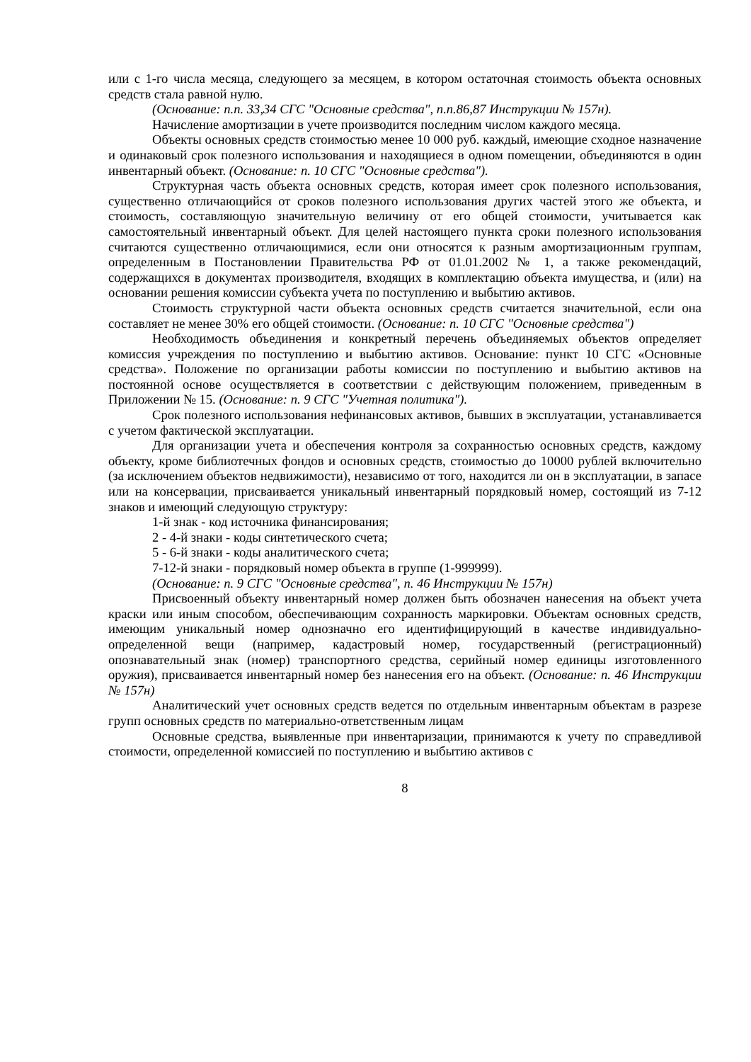или с 1-го числа месяца, следующего за месяцем, в котором остаточная стоимость объекта основных средств стала равной нулю.
(Основание: п.п. 33,34 СГС "Основные средства", п.п.86,87 Инструкции № 157н).
Начисление амортизации в учете производится последним числом каждого месяца.
Объекты основных средств стоимостью менее 10 000 руб. каждый, имеющие сходное назначение и одинаковый срок полезного использования и находящиеся в одном помещении, объединяются в один инвентарный объект. (Основание: п. 10 СГС "Основные средства").
Структурная часть объекта основных средств, которая имеет срок полезного использования, существенно отличающийся от сроков полезного использования других частей этого же объекта, и стоимость, составляющую значительную величину от его общей стоимости, учитывается как самостоятельный инвентарный объект. Для целей настоящего пункта сроки полезного использования считаются существенно отличающимися, если они относятся к разным амортизационным группам, определенным в Постановлении Правительства РФ от 01.01.2002 № 1, а также рекомендаций, содержащихся в документах производителя, входящих в комплектацию объекта имущества, и (или) на основании решения комиссии субъекта учета по поступлению и выбытию активов.
Стоимость структурной части объекта основных средств считается значительной, если она составляет не менее 30% его общей стоимости. (Основание: п. 10 СГС "Основные средства")
Необходимость объединения и конкретный перечень объединяемых объектов определяет комиссия учреждения по поступлению и выбытию активов. Основание: пункт 10 СГС «Основные средства». Положение по организации работы комиссии по поступлению и выбытию активов на постоянной основе осуществляется в соответствии с действующим положением, приведенным в Приложении № 15. (Основание: п. 9 СГС "Учетная политика").
Срок полезного использования нефинансовых активов, бывших в эксплуатации, устанавливается с учетом фактической эксплуатации.
Для организации учета и обеспечения контроля за сохранностью основных средств, каждому объекту, кроме библиотечных фондов и основных средств, стоимостью до 10000 рублей включительно (за исключением объектов недвижимости), независимо от того, находится ли он в эксплуатации, в запасе или на консервации, присваивается уникальный инвентарный порядковый номер, состоящий из 7-12 знаков и имеющий следующую структуру:
1-й знак - код источника финансирования;
2 - 4-й знаки - коды синтетического счета;
5 - 6-й знаки - коды аналитического счета;
7-12-й знаки - порядковый номер объекта в группе (1-999999).
(Основание: п. 9 СГС "Основные средства", п. 46 Инструкции № 157н)
Присвоенный объекту инвентарный номер должен быть обозначен нанесения на объект учета краски или иным способом, обеспечивающим сохранность маркировки. Объектам основных средств, имеющим уникальный номер однозначно его идентифицирующий в качестве индивидуально-определенной вещи (например, кадастровый номер, государственный (регистрационный) опознавательный знак (номер) транспортного средства, серийный номер единицы изготовленного оружия), присваивается инвентарный номер без нанесения его на объект. (Основание: п. 46 Инструкции № 157н)
Аналитический учет основных средств ведется по отдельным инвентарным объектам в разрезе групп основных средств по материально-ответственным лицам
Основные средства, выявленные при инвентаризации, принимаются к учету по справедливой стоимости, определенной комиссией по поступлению и выбытию активов с
8